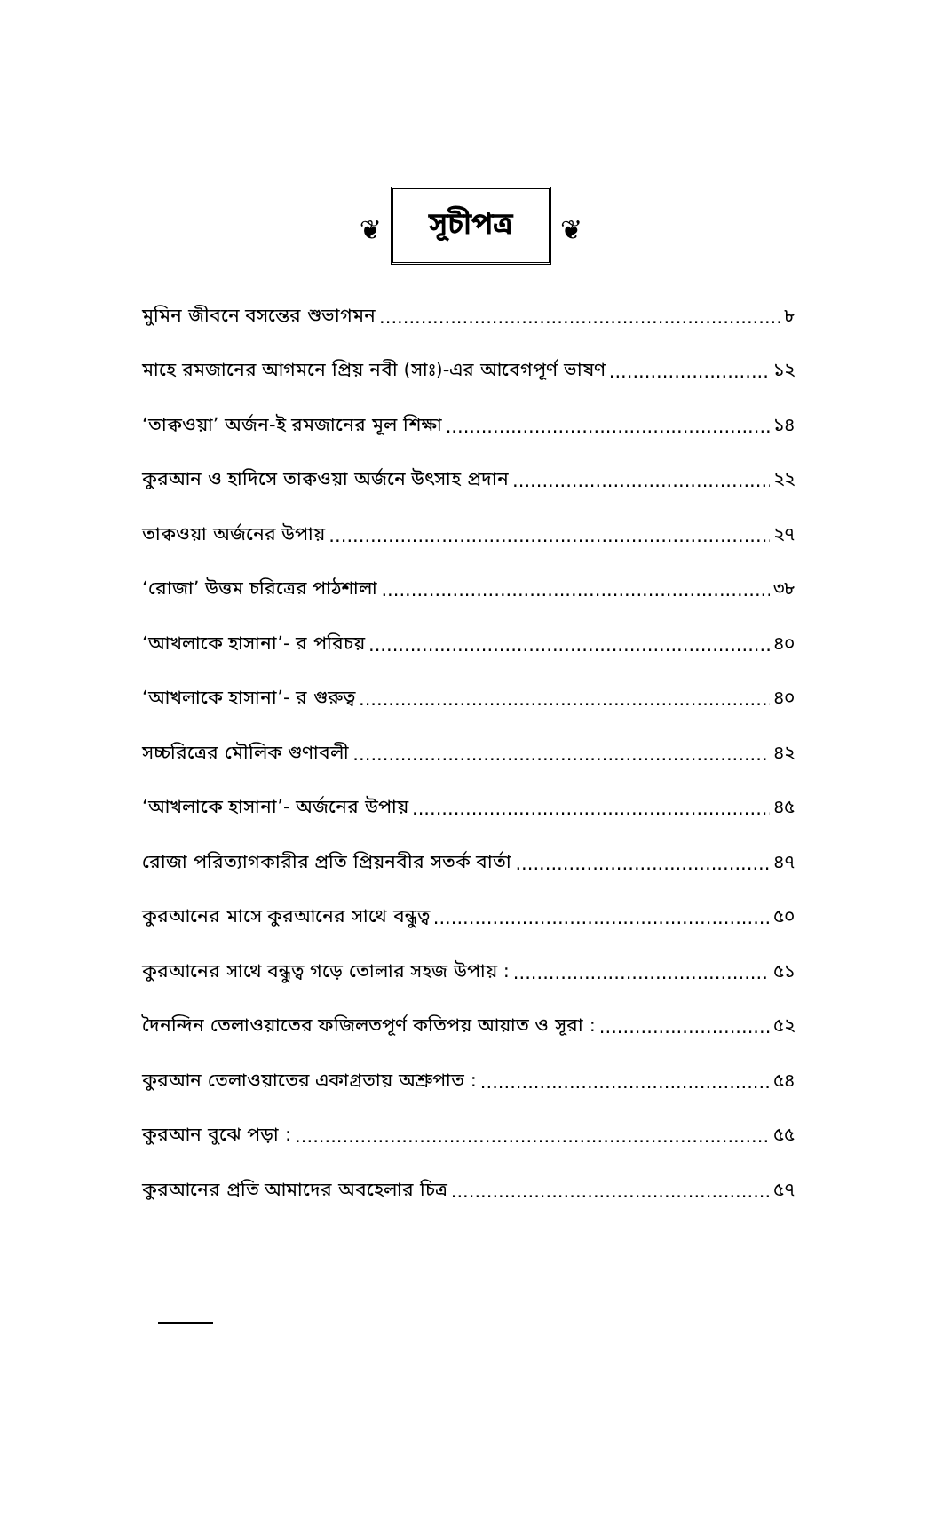❦ সূচীপত্র ❦
মুমিন জীবনে বসন্তের শুভাগমন ৮
মাহে রমজানের আগমনে প্রিয় নবী (সাঃ)-এর আবেগপূর্ণ ভাষণ ১২
‘তাক্বওয়া’ অর্জন-ই রমজানের মূল শিক্ষা ১৪
কুরআন ও হাদিসে তাক্বওয়া অর্জনে উৎসাহ প্রদান ২২
তাক্বওয়া অর্জনের উপায় ২৭
‘রোজা’ উত্তম চরিত্রের পাঠশালা ৩৮
‘আখলাকে হাসানা’- র পরিচয় ৪০
‘আখলাকে হাসানা’- র গুরুত্ব ৪০
সচ্চরিত্রের মৌলিক গুণাবলী ৪২
‘আখলাকে হাসানা’- অর্জনের উপায় ৪৫
রোজা পরিত্যাগকারীর প্রতি প্রিয়নবীর সতর্ক বার্তা ৪৭
কুরআনের মাসে কুরআনের সাথে বন্ধুত্ব ৫০
কুরআনের সাথে বন্ধুত্ব গড়ে তোলার সহজ উপায় : ৫১
দৈনন্দিন তেলাওয়াতের ফজিলতপূর্ণ কতিপয় আয়াত ও সূরা : ৫২
কুরআন তেলাওয়াতের একাগ্রতায় অশ্রুপাত : ৫৪
কুরআন বুঝে পড়া : ৫৫
কুরআনের প্রতি আমাদের অবহেলার চিত্র ৫৭